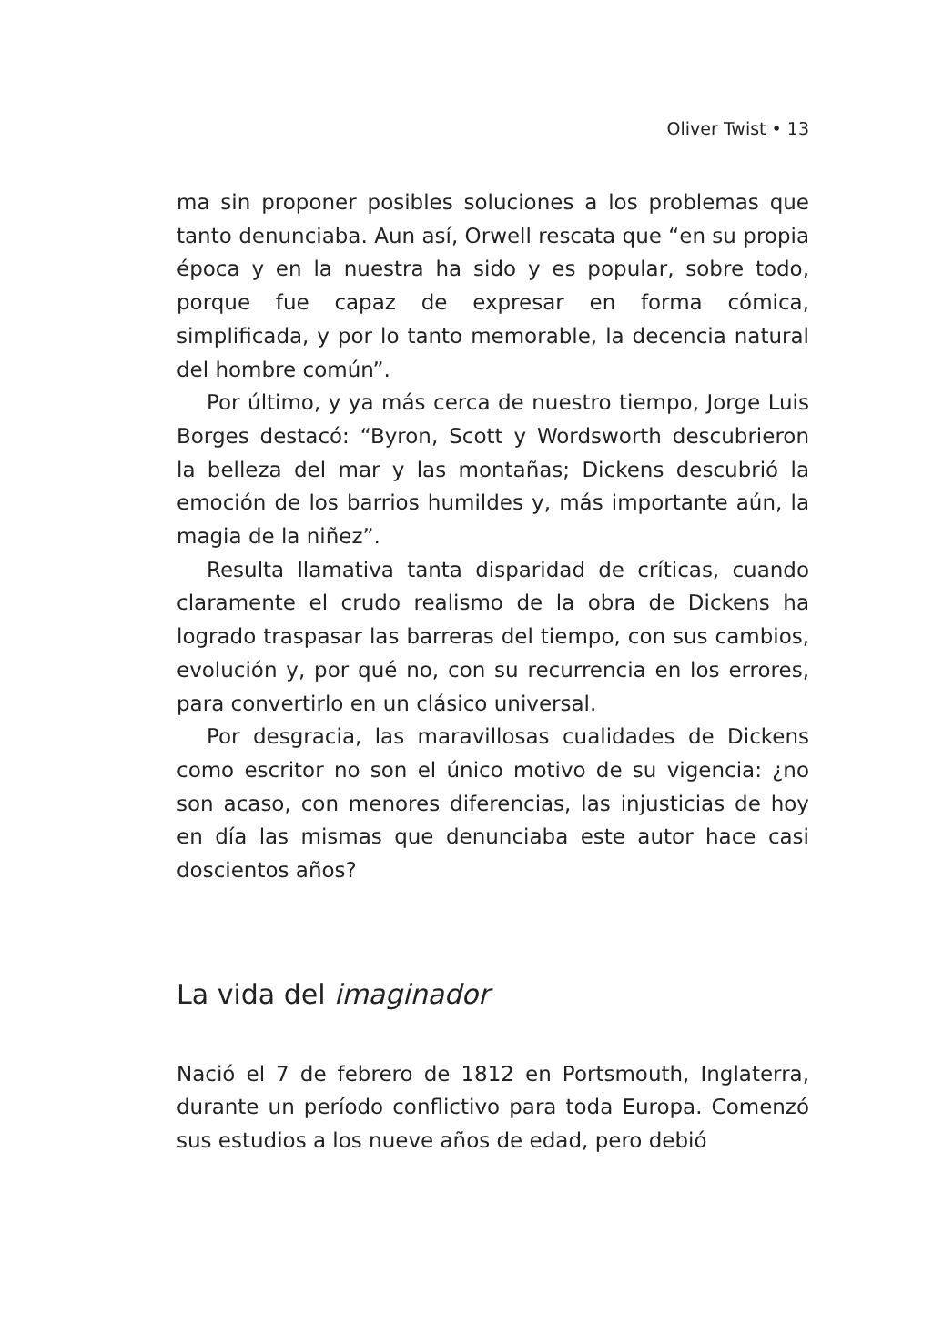Oliver Twist • 13
ma sin proponer posibles soluciones a los problemas que tanto denunciaba. Aun así, Orwell rescata que “en su propia época y en la nuestra ha sido y es popular, sobre todo, porque fue capaz de expresar en forma cómica, simplificada, y por lo tanto memorable, la decencia natural del hombre común”.
Por último, y ya más cerca de nuestro tiempo, Jorge Luis Borges destacó: “Byron, Scott y Wordsworth descubrieron la belleza del mar y las montañas; Dickens descubrió la emoción de los barrios humildes y, más importante aún, la magia de la niñez”.
Resulta llamativa tanta disparidad de críticas, cuando claramente el crudo realismo de la obra de Dickens ha logrado traspasar las barreras del tiempo, con sus cambios, evolución y, por qué no, con su recurrencia en los errores, para convertirlo en un clásico universal.
Por desgracia, las maravillosas cualidades de Dickens como escritor no son el único motivo de su vigencia: ¿no son acaso, con menores diferencias, las injusticias de hoy en día las mismas que denunciaba este autor hace casi doscientos años?
La vida del imaginador
Nació el 7 de febrero de 1812 en Portsmouth, Inglaterra, durante un período conflictivo para toda Europa. Comenzó sus estudios a los nueve años de edad, pero debió